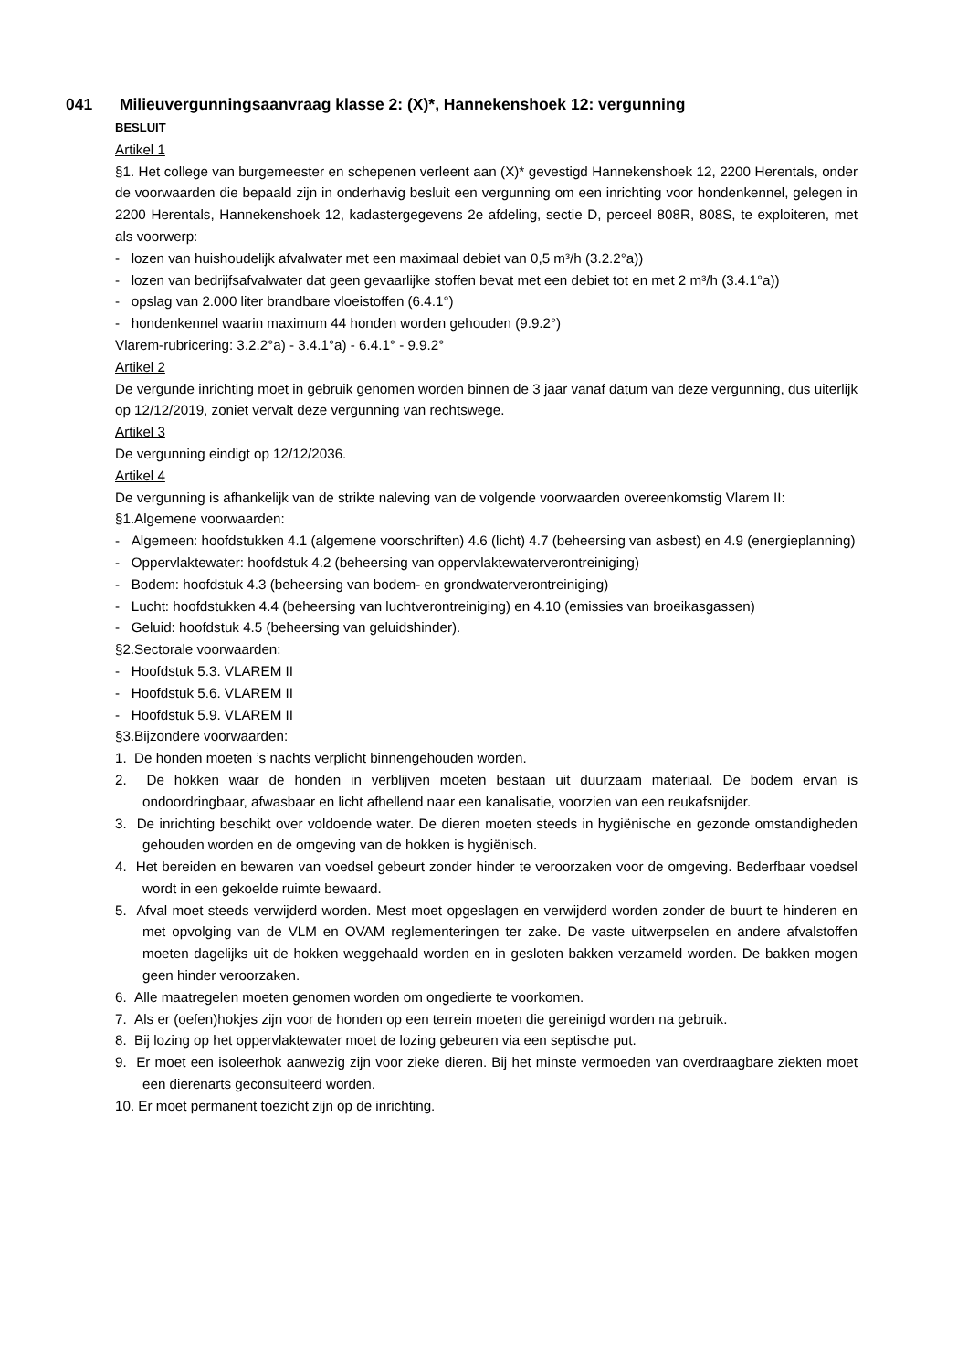041 Milieuvergunningsaanvraag klasse 2: (X)*, Hannekenshoek 12: vergunning
BESLUIT
Artikel 1
§1. Het college van burgemeester en schepenen verleent aan (X)* gevestigd Hannekenshoek 12, 2200 Herentals, onder de voorwaarden die bepaald zijn in onderhavig besluit een vergunning om een inrichting voor hondenkennel, gelegen in 2200 Herentals, Hannekenshoek 12, kadastergegevens 2e afdeling, sectie D, perceel 808R, 808S, te exploiteren, met als voorwerp:
- lozen van huishoudelijk afvalwater met een maximaal debiet van 0,5 m³/h (3.2.2°a))
- lozen van bedrijfsafvalwater dat geen gevaarlijke stoffen bevat met een debiet tot en met 2 m³/h (3.4.1°a))
- opslag van 2.000 liter brandbare vloeistoffen (6.4.1°)
- hondenkennel waarin maximum 44 honden worden gehouden (9.9.2°)
Vlarem-rubricering: 3.2.2°a) - 3.4.1°a) - 6.4.1° - 9.9.2°
Artikel 2
De vergunde inrichting moet in gebruik genomen worden binnen de 3 jaar vanaf datum van deze vergunning, dus uiterlijk op 12/12/2019, zoniet vervalt deze vergunning van rechtswege.
Artikel 3
De vergunning eindigt op 12/12/2036.
Artikel 4
De vergunning is afhankelijk van de strikte naleving van de volgende voorwaarden overeenkomstig Vlarem II:
§1.Algemene voorwaarden:
- Algemeen: hoofdstukken 4.1 (algemene voorschriften) 4.6 (licht) 4.7 (beheersing van asbest) en 4.9 (energieplanning)
- Oppervlaktewater: hoofdstuk 4.2 (beheersing van oppervlaktewaterverontreiniging)
- Bodem: hoofdstuk 4.3 (beheersing van bodem- en grondwaterverontreiniging)
- Lucht: hoofdstukken 4.4 (beheersing van luchtverontreiniging) en 4.10 (emissies van broeikasgassen)
- Geluid: hoofdstuk 4.5 (beheersing van geluidshinder).
§2.Sectorale voorwaarden:
- Hoofdstuk 5.3. VLAREM II
- Hoofdstuk 5.6. VLAREM II
- Hoofdstuk 5.9. VLAREM II
§3.Bijzondere voorwaarden:
1. De honden moeten ’s nachts verplicht binnengehouden worden.
2. De hokken waar de honden in verblijven moeten bestaan uit duurzaam materiaal. De bodem ervan is ondoordringbaar, afwasbaar en licht afhellend naar een kanalisatie, voorzien van een reukafsnijder.
3. De inrichting beschikt over voldoende water. De dieren moeten steeds in hygiënische en gezonde omstandigheden gehouden worden en de omgeving van de hokken is hygiënisch.
4. Het bereiden en bewaren van voedsel gebeurt zonder hinder te veroorzaken voor de omgeving. Bederfbaar voedsel wordt in een gekoelde ruimte bewaard.
5. Afval moet steeds verwijderd worden. Mest moet opgeslagen en verwijderd worden zonder de buurt te hinderen en met opvolging van de VLM en OVAM reglementeringen ter zake. De vaste uitwerpselen en andere afvalstoffen moeten dagelijks uit de hokken weggehaald worden en in gesloten bakken verzameld worden. De bakken mogen geen hinder veroorzaken.
6. Alle maatregelen moeten genomen worden om ongedierte te voorkomen.
7. Als er (oefen)hokjes zijn voor de honden op een terrein moeten die gereinigd worden na gebruik.
8. Bij lozing op het oppervlaktewater moet de lozing gebeuren via een septische put.
9. Er moet een isoleerhok aanwezig zijn voor zieke dieren. Bij het minste vermoeden van overdraagbare ziekten moet een dierenarts geconsulteerd worden.
10. Er moet permanent toezicht zijn op de inrichting.